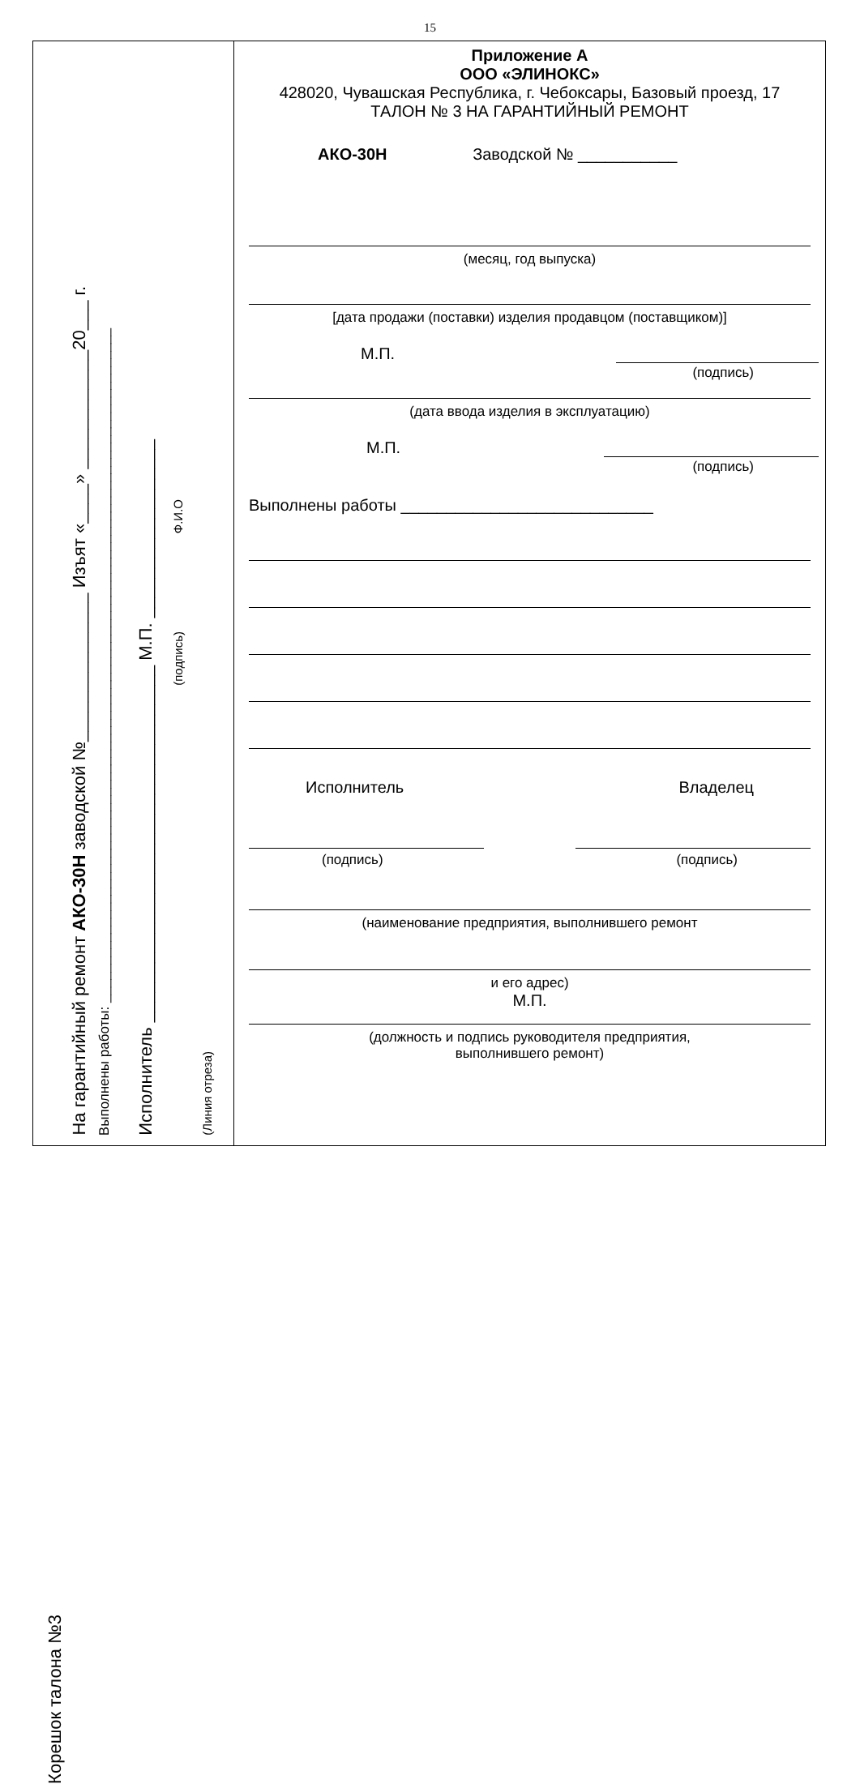15
Корешок талона №3
На гарантийный ремонт АКО-30Н заводской №_______________ Изъят «____» ____________20___ г.
Выполнены работы: ________________________________________________________________________________________
Исполнитель ____________________________________ М.П. __________________
(подпись) Ф.И.О
(Линия отреза)
Приложение А
ООО «ЭЛИНОКС»
428020, Чувашская Республика, г. Чебоксары, Базовый проезд, 17
ТАЛОН № 3 НА ГАРАНТИЙНЫЙ РЕМОНТ
АКО-30Н Заводской № ___________
(месяц, год выпуска)
[дата продажи (поставки) изделия продавцом (поставщиком)]
М.П.
(подпись)
(дата ввода изделия в эксплуатацию)
М.П.
(подпись)
Выполнены работы ____________________________
Исполнитель Владелец
(подпись) (подпись)
(наименование предприятия, выполнившего ремонт
и его адрес)
М.П.
(должность и подпись руководителя предприятия,
выполнившего ремонт)